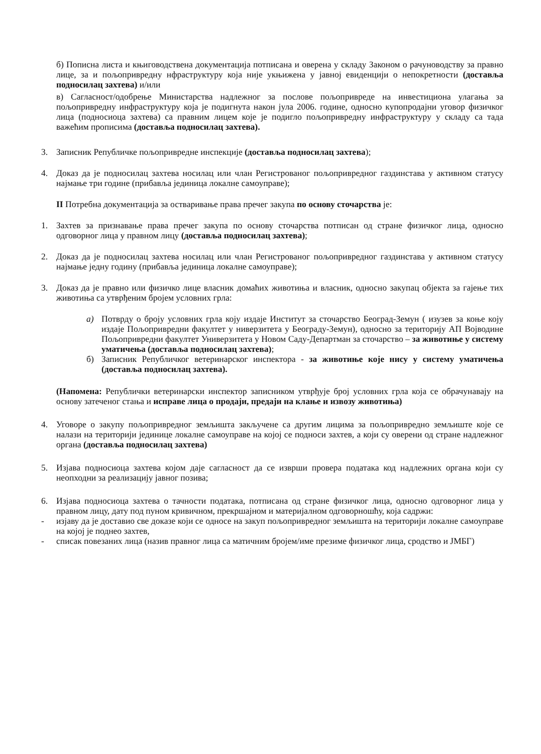б) Пописна листа и књиговодствена документација потписана и оверена у складу Законом о рачуноводству за правно лице, за и пољопривредну нфраструктуру која није укњижена у јавној евиденцији о непокретности (доставља подносилац захтева) и/или
в) Сагласност/одобрење Министарства надлежног за послове пољопривреде на инвестициона улагања за пољопривредну инфраструктуру која је подигнута након јула 2006. године, односно купопродајни уговор физичког лица (подносиоца захтева) са правним лицем које је подигло пољопривредну инфраструктуру у складу са тада важећим прописима (доставља подносилац захтева).
3. Записник Републичке пољопривредне инспекције (доставља подносилац захтева);
4. Доказ да је подносилац захтева носилац или члан Регистрованог пољопривредног газдинстава у активном статусу најмање три године (прибавља јединица локалне самоуправе);
II Потребна документација за остваривање права пречег закупа по основу сточарства је:
1. Захтев за признавање права пречег закупа по основу сточарства потписан од стране физичког лица, односно одговорног лица у правном лицу (доставља подносилац захтева);
2. Доказ да је подносилац захтева носилац или члан Регистрованог пољопривредног газдинстава у активном статусу најмање једну годину (прибавља јединица локалне самоуправе);
3. Доказ да је правно или физичко лице власник домаћих животиња и власник, односно закупац објекта за гајење тих животиња са утврђеним бројем условних грла:
а) Потврду о броју условних грла коју издаје Институт за сточарство Београд-Земун ( изузев за коње коју издаје Пољопривредни факултет у ниверзитета у Београду-Земун), односно за територију АП Војводине Пољопривредни факултет Универзитета у Новом Саду-Департман за сточарство – за животиње у систему уматичења (доставља подносилац захтева);
б) Записник Републичког ветеринарског инспектора - за животиње које нису у систему уматичења (доставља подносилац захтева).
(Напомена: Републички ветеринарски инспектор записником утврђује број условних грла која се обрачунавају на основу затеченог стања и исправе лица о продаји, предаји на клање и извозу животиња)
4. Уговоре о закупу пољопривредног земљишта закључене са другим лицима за пољопривредно земљиште које се налази на територији јединице локалне самоуправе на којој се подноси захтев, а који су оверени од стране надлежног органа (доставља подносилац захтева)
5. Изјава подносиоца захтева којом даје сагласност да се изврши провера података код надлежних органа који су неопходни за реализацију јавног позива;
6. Изјава подносиоца захтева о тачности података, потписана од стране физичког лица, односно одговорног лица у правном лицу, дату под пуном кривичном, прекршајном и материјалном одговорношћу, која садржи:
- изјаву да је доставио све доказе који се односе на закуп пољопривредног земљишта на територији локалне самоуправе на којој је поднео захтев,
- списак повезаних лица (назив правног лица са матичним бројем/име презиме физичког лица, сродство и ЈМБГ)